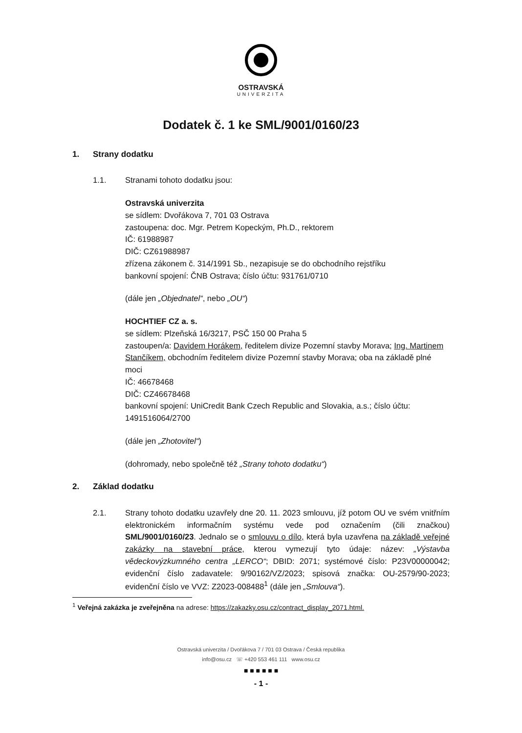OSTRAVSKÁ
UNIVERZITA
Dodatek č. 1 ke SML/9001/0160/23
1. Strany dodatku
1.1. Stranami tohoto dodatku jsou:
Ostravská univerzita
se sídlem: Dvořákova 7, 701 03 Ostrava
zastoupena: doc. Mgr. Petrem Kopeckým, Ph.D., rektorem
IČ: 61988987
DIČ: CZ61988987
zřízena zákonem č. 314/1991 Sb., nezapisuje se do obchodního rejstříku
bankovní spojení: ČNB Ostrava; číslo účtu: 931761/0710
(dále jen „Objednatel“, nebo „OU“)
HOCHTIEF CZ a. s.
se sídlem: Plzeňská 16/3217, PSČ 150 00 Praha 5
zastoupen/a: Davidem Horákem, ředitelem divize Pozemní stavby Morava; Ing. Martinem Stančíkem, obchodním ředitelem divize Pozemní stavby Morava; oba na základě plné moci
IČ: 46678468
DIČ: CZ46678468
bankovní spojení: UniCredit Bank Czech Republic and Slovakia, a.s.; číslo účtu: 1491516064/2700
(dále jen „Zhotovitel“)
(dohromady, nebo společně též „Strany tohoto dodatku“)
2. Základ dodatku
2.1. Strany tohoto dodatku uzavřely dne 20. 11. 2023 smlouvu, jíž potom OU ve svém vnitřním elektronickém informačním systému vede pod označením (čili značkou) SML/9001/0160/23. Jednalo se o smlouvu o dílo, která byla uzavřena na základě veřejné zakázky na stavební práce, kterou vymezují tyto údaje: název: „Výstavba vědeckovýzkumného centra „LERCO“; DBID: 2071; systémové číslo: P23V00000042; evidenční číslo zadavatele: 9/90162/VZ/2023; spisová značka: OU-2579/90-2023; evidenční číslo ve VVZ: Z2023-008488<sup>1</sup> (dále jen „Smlouva“).
<sup>1</sup> Veřejná zakázka je zveřejněna na adrese: https://zakazky.osu.cz/contract_display_2071.html.
Ostravská univerzita / Dvořákova 7 / 701 03 Ostrava / Česká republika
info@osu.cz ☏ +420 553 461 111 www.osu.cz
■ ■ ■ ■ ■ ■
- 1 -